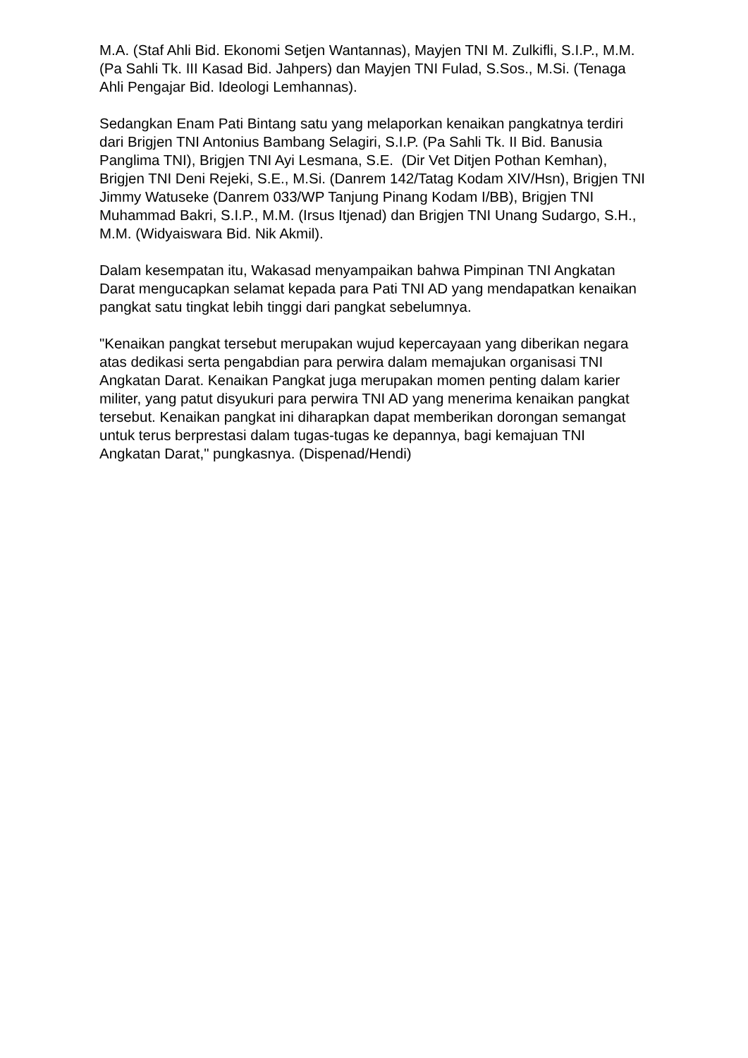M.A. (Staf Ahli Bid. Ekonomi Setjen Wantannas), Mayjen TNI M. Zulkifli, S.I.P., M.M. (Pa Sahli Tk. III Kasad Bid. Jahpers) dan Mayjen TNI Fulad, S.Sos., M.Si. (Tenaga Ahli Pengajar Bid. Ideologi Lemhannas).
Sedangkan Enam Pati Bintang satu yang melaporkan kenaikan pangkatnya terdiri dari Brigjen TNI Antonius Bambang Selagiri, S.I.P. (Pa Sahli Tk. II Bid. Banusia Panglima TNI), Brigjen TNI Ayi Lesmana, S.E. (Dir Vet Ditjen Pothan Kemhan), Brigjen TNI Deni Rejeki, S.E., M.Si. (Danrem 142/Tatag Kodam XIV/Hsn), Brigjen TNI Jimmy Watuseke (Danrem 033/WP Tanjung Pinang Kodam I/BB), Brigjen TNI Muhammad Bakri, S.I.P., M.M. (Irsus Itjenad) dan Brigjen TNI Unang Sudargo, S.H., M.M. (Widyaiswara Bid. Nik Akmil).
Dalam kesempatan itu, Wakasad menyampaikan bahwa Pimpinan TNI Angkatan Darat mengucapkan selamat kepada para Pati TNI AD yang mendapatkan kenaikan pangkat satu tingkat lebih tinggi dari pangkat sebelumnya.
"Kenaikan pangkat tersebut merupakan wujud kepercayaan yang diberikan negara atas dedikasi serta pengabdian para perwira dalam memajukan organisasi TNI Angkatan Darat. Kenaikan Pangkat juga merupakan momen penting dalam karier militer, yang patut disyukuri para perwira TNI AD yang menerima kenaikan pangkat tersebut. Kenaikan pangkat ini diharapkan dapat memberikan dorongan semangat untuk terus berprestasi dalam tugas-tugas ke depannya, bagi kemajuan TNI Angkatan Darat," pungkasnya. (Dispenad/Hendi)